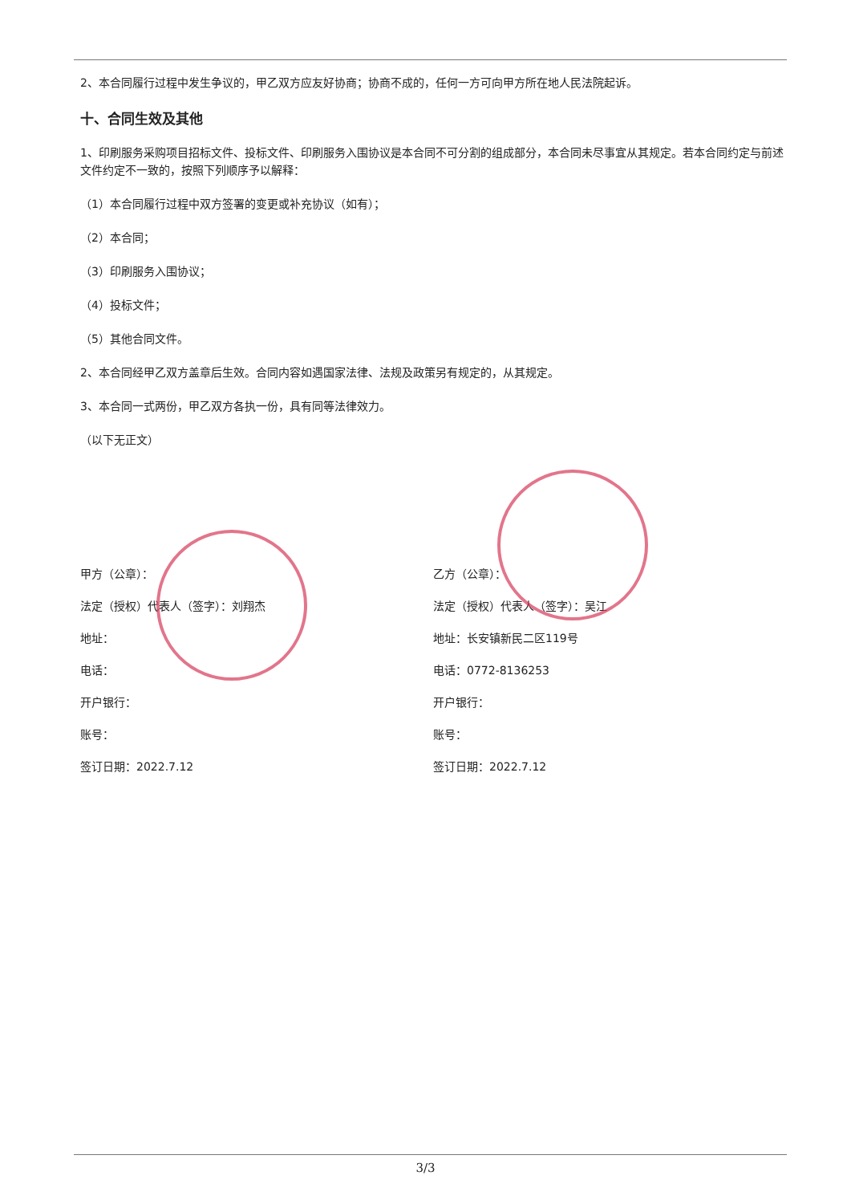2、本合同履行过程中发生争议的，甲乙双方应友好协商；协商不成的，任何一方可向甲方所在地人民法院起诉。
十、合同生效及其他
1、印刷服务采购项目招标文件、投标文件、印刷服务入围协议是本合同不可分割的组成部分，本合同未尽事宜从其规定。若本合同约定与前述文件约定不一致的，按照下列顺序予以解释：
（1）本合同履行过程中双方签署的变更或补充协议（如有）；
（2）本合同；
（3）印刷服务入围协议；
（4）投标文件；
（5）其他合同文件。
2、本合同经甲乙双方盖章后生效。合同内容如遇国家法律、法规及政策另有规定的，从其规定。
3、本合同一式两份，甲乙双方各执一份，具有同等法律效力。
（以下无正文）
甲方（公章）：
法定（授权）代表人（签字）：刘翔杰
地址：
电话：
开户银行：
账号：
签订日期：2022.7.12
乙方（公章）：
法定（授权）代表人（签字）：吴江
地址：长安镇新民二区119号
电话：0772-8136253
开户银行：
账号：
签订日期：2022.7.12
3/3